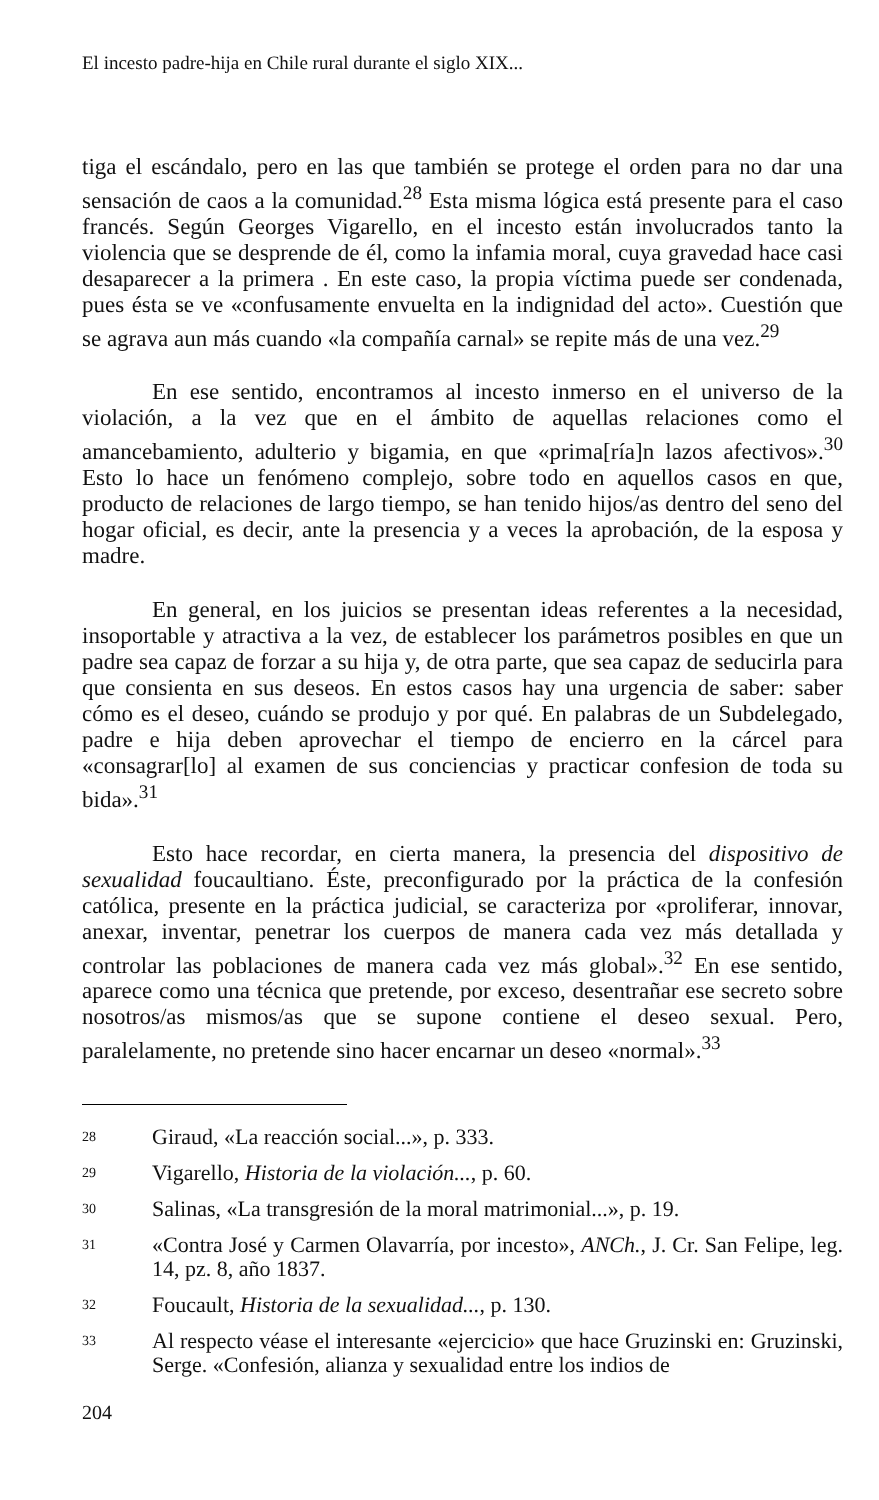El incesto padre-hija en Chile rural durante el siglo XIX...
tiga el escándalo, pero en las que también se protege el orden para no dar una sensación de caos a la comunidad.<sup>28</sup> Esta misma lógica está presente para el caso francés. Según Georges Vigarello, en el incesto están involucrados tanto la violencia que se desprende de él, como la infamia moral, cuya gravedad hace casi desaparecer a la primera . En este caso, la propia víctima puede ser condenada, pues ésta se ve «confusamente envuelta en la indignidad del acto». Cuestión que se agrava aun más cuando «la compañía carnal» se repite más de una vez.<sup>29</sup>
En ese sentido, encontramos al incesto inmerso en el universo de la violación, a la vez que en el ámbito de aquellas relaciones como el amancebamiento, adulterio y bigamia, en que «prima[ría]n lazos afectivos».<sup>30</sup> Esto lo hace un fenómeno complejo, sobre todo en aquellos casos en que, producto de relaciones de largo tiempo, se han tenido hijos/as dentro del seno del hogar oficial, es decir, ante la presencia y a veces la aprobación, de la esposa y madre.
En general, en los juicios se presentan ideas referentes a la necesidad, insoportable y atractiva a la vez, de establecer los parámetros posibles en que un padre sea capaz de forzar a su hija y, de otra parte, que sea capaz de seducirla para que consienta en sus deseos. En estos casos hay una urgencia de saber: saber cómo es el deseo, cuándo se produjo y por qué. En palabras de un Subdelegado, padre e hija deben aprovechar el tiempo de encierro en la cárcel para «consagrar[lo] al examen de sus conciencias y practicar confesion de toda su bida».<sup>31</sup>
Esto hace recordar, en cierta manera, la presencia del dispositivo de sexualidad foucaultiano. Éste, preconfigurado por la práctica de la confesión católica, presente en la práctica judicial, se caracteriza por «proliferar, innovar, anexar, inventar, penetrar los cuerpos de manera cada vez más detallada y controlar las poblaciones de manera cada vez más global».<sup>32</sup> En ese sentido, aparece como una técnica que pretende, por exceso, desentrañar ese secreto sobre nosotros/as mismos/as que se supone contiene el deseo sexual. Pero, paralelamente, no pretende sino hacer encarnar un deseo «normal».<sup>33</sup>
28 Giraud, «La reacción social...», p. 333.
29 Vigarello, Historia de la violación..., p. 60.
30 Salinas, «La transgresión de la moral matrimonial...», p. 19.
31 «Contra José y Carmen Olavarría, por incesto», ANCh., J. Cr. San Felipe, leg. 14, pz. 8, año 1837.
32 Foucault, Historia de la sexualidad..., p. 130.
33 Al respecto véase el interesante «ejercicio» que hace Gruzinski en: Gruzinski, Serge. «Confesión, alianza y sexualidad entre los indios de
204